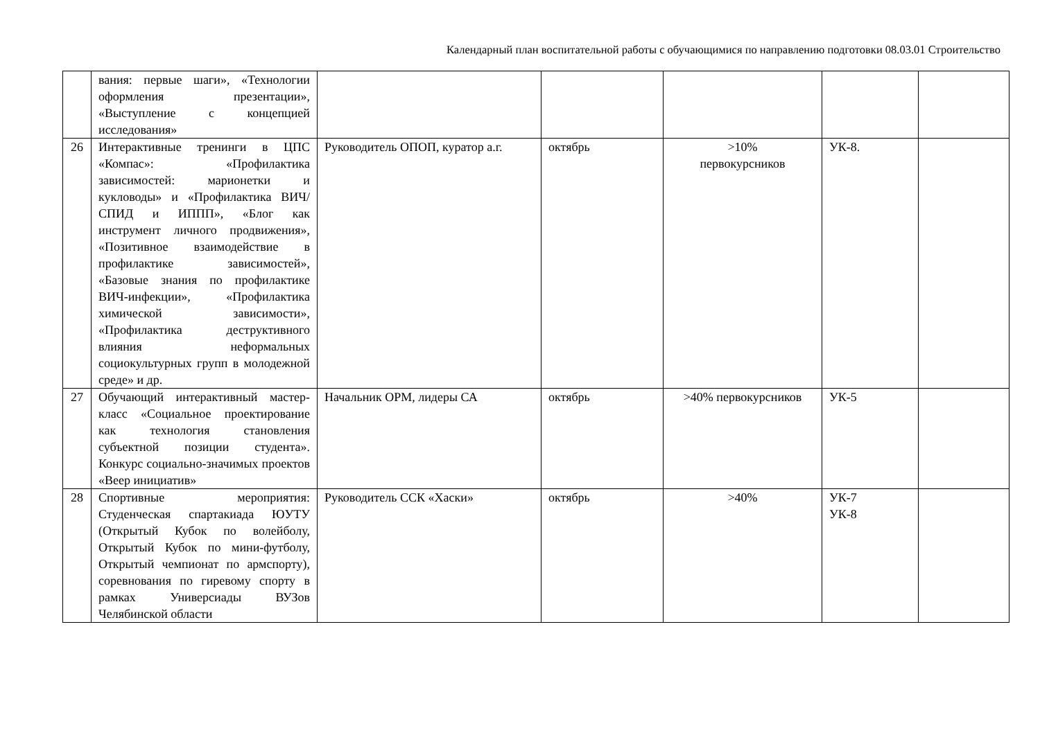Календарный план воспитательной работы с обучающимися по направлению подготовки 08.03.01 Строительство
| | вания: первые шаги», «Технологии оформления презентации», «Выступление с концепцией исследования» | | | | | |
| 26 | Интерактивные тренинги в ЦПС «Компас»: «Профилактика зависимостей: марионетки и кукловоды» и «Профилактика ВИЧ/СПИД и ИППП», «Блог как инструмент личного продвижения», «Позитивное взаимодействие в профилактике зависимостей», «Базовые знания по профилактике ВИЧ-инфекции», «Профилактика химической зависимости», «Профилактика деструктивного влияния неформальных социокультурных групп в молодежной среде» и др. | Руководитель ОПОП, куратор а.г. | октябрь | >10% первокурсников | УК-8. | |
| 27 | Обучающий интерактивный мастер-класс «Социальное проектирование как технология становления субъектной позиции студента». Конкурс социально-значимых проектов «Веер инициатив» | Начальник ОРМ, лидеры СА | октябрь | >40% первокурсников | УК-5 | |
| 28 | Спортивные мероприятия: Студенческая спартакиада ЮУТУ (Открытый Кубок по волейболу, Открытый Кубок по мини-футболу, Открытый чемпионат по армспорту), соревнования по гиревому спорту в рамках Универсиады ВУЗов Челябинской области | Руководитель ССК «Хаски» | октябрь | >40% | УК-7 УК-8 | |